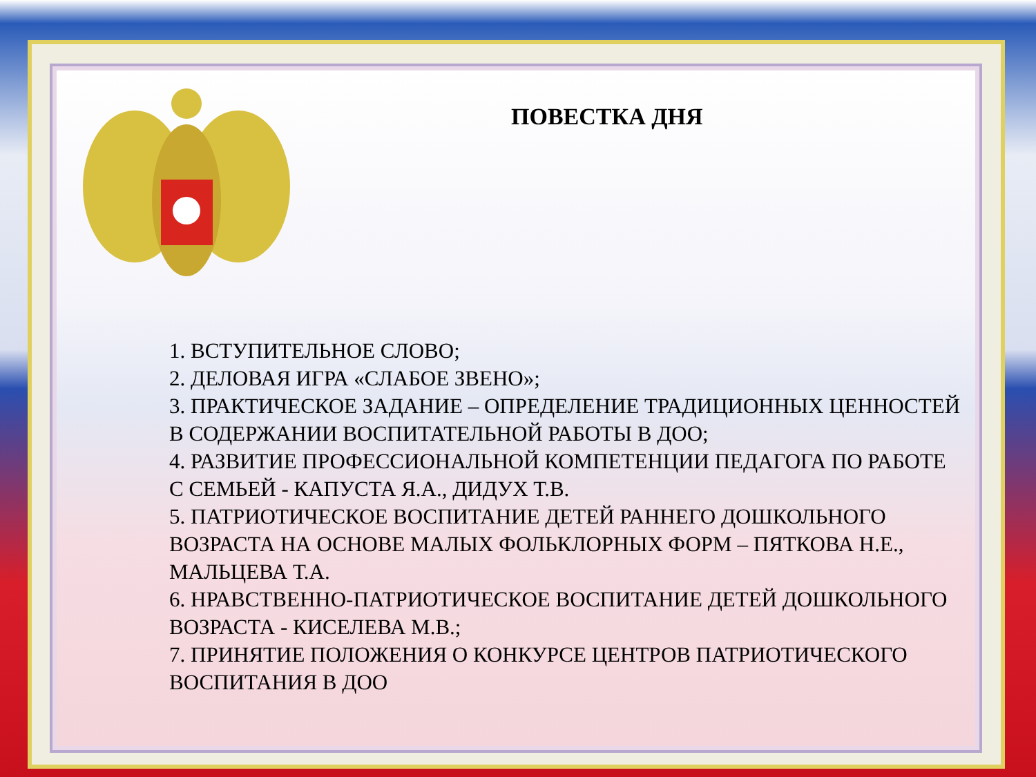ПОВЕСТКА ДНЯ
1. ВСТУПИТЕЛЬНОЕ СЛОВО;
2. ДЕЛОВАЯ ИГРА «СЛАБОЕ ЗВЕНО»;
3. ПРАКТИЧЕСКОЕ ЗАДАНИЕ – ОПРЕДЕЛЕНИЕ ТРАДИЦИОННЫХ ЦЕННОСТЕЙ В СОДЕРЖАНИИ ВОСПИТАТЕЛЬНОЙ РАБОТЫ В ДОО;
4. РАЗВИТИЕ ПРОФЕССИОНАЛЬНОЙ КОМПЕТЕНЦИИ ПЕДАГОГА ПО РАБОТЕ С СЕМЬЕЙ - КАПУСТА Я.А., ДИДУХ Т.В.
5. ПАТРИОТИЧЕСКОЕ ВОСПИТАНИЕ ДЕТЕЙ РАННЕГО ДОШКОЛЬНОГО ВОЗРАСТА НА ОСНОВЕ МАЛЫХ ФОЛЬКЛОРНЫХ ФОРМ – ПЯТКОВА Н.Е., МАЛЬЦЕВА Т.А.
6. НРАВСТВЕННО-ПАТРИОТИЧЕСКОЕ ВОСПИТАНИЕ ДЕТЕЙ ДОШКОЛЬНОГО ВОЗРАСТА - КИСЕЛЕВА М.В.;
7. ПРИНЯТИЕ ПОЛОЖЕНИЯ О КОНКУРСЕ ЦЕНТРОВ ПАТРИОТИЧЕСКОГО ВОСПИТАНИЯ В ДОО